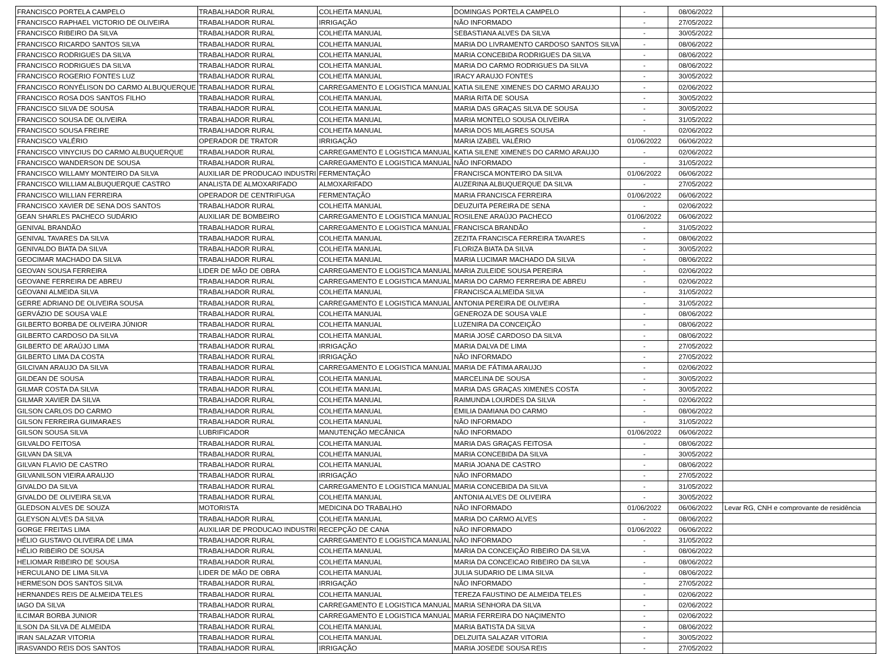| FRANCISCO PORTELA CAMPELO | TRABALHADOR RURAL | COLHEITA MANUAL | DOMINGAS PORTELA CAMPELO | - | 08/06/2022 | |
| FRANCISCO RAPHAEL VICTORIO DE OLIVEIRA | TRABALHADOR RURAL | IRRIGAÇÃO | NÃO INFORMADO | - | 27/05/2022 | |
| FRANCISCO RIBEIRO DA SILVA | TRABALHADOR RURAL | COLHEITA MANUAL | SEBASTIANA ALVES DA SILVA | - | 30/05/2022 | |
| FRANCISCO RICARDO SANTOS SILVA | TRABALHADOR RURAL | COLHEITA MANUAL | MARIA DO LIVRAMENTO CARDOSO SANTOS SILVA | - | 08/06/2022 | |
| FRANCISCO RODRIGUES DA SILVA | TRABALHADOR RURAL | COLHEITA MANUAL | MARIA CONCEBIDA RODRIGUES DA SILVA | - | 08/06/2022 | |
| FRANCISCO RODRIGUES DA SILVA | TRABALHADOR RURAL | COLHEITA MANUAL | MARIA DO CARMO RODRIGUES DA SILVA | - | 08/06/2022 | |
| FRANCISCO ROGERIO FONTES LUZ | TRABALHADOR RURAL | COLHEITA MANUAL | IRACY ARAUJO FONTES | - | 30/05/2022 | |
| FRANCISCO RONYÉLISON DO CARMO ALBUQUERQUE | TRABALHADOR RURAL | CARREGAMENTO E LOGISTICA MANUAL | KATIA SILENE XIMENES DO CARMO ARAUJO | - | 02/06/2022 | |
| FRANCISCO ROSA DOS SANTOS FILHO | TRABALHADOR RURAL | COLHEITA MANUAL | MARIA RITA DE SOUSA | - | 30/05/2022 | |
| FRANCISCO SILVA DE SOUSA | TRABALHADOR RURAL | COLHEITA MANUAL | MARIA DAS GRAÇAS SILVA DE SOUSA | - | 30/05/2022 | |
| FRANCISCO SOUSA DE OLIVEIRA | TRABALHADOR RURAL | COLHEITA MANUAL | MARIA MONTELO SOUSA OLIVEIRA | - | 31/05/2022 | |
| FRANCISCO SOUSA FREIRE | TRABALHADOR RURAL | COLHEITA MANUAL | MARIA DOS MILAGRES SOUSA | - | 02/06/2022 | |
| FRANCISCO VALÉRIO | OPERADOR DE TRATOR | IRRIGAÇÃO | MARIA IZABEL VALÉRIO | 01/06/2022 | 06/06/2022 | |
| FRANCISCO VINYCIUS DO CARMO ALBUQUERQUE | TRABALHADOR RURAL | CARREGAMENTO E LOGISTICA MANUAL | KATIA SILENE XIMENES DO CARMO ARAUJO | - | 02/06/2022 | |
| FRANCISCO WANDERSON DE SOUSA | TRABALHADOR RURAL | CARREGAMENTO E LOGISTICA MANUAL | NÃO INFORMADO | - | 31/05/2022 | |
| FRANCISCO WILLAMY MONTEIRO DA SILVA | AUXILIAR DE PRODUCAO INDUSTRI | FERMENTAÇÃO | FRANCISCA MONTEIRO DA SILVA | 01/06/2022 | 06/06/2022 | |
| FRANCISCO WILLIAM ALBUQUERQUE CASTRO | ANALISTA DE ALMOXARIFADO | ALMOXARIFADO | AUZERINA ALBUQUERQUE DA SILVA | - | 27/05/2022 | |
| FRANCISCO WILLIAN FERREIRA | OPERADOR DE CENTRIFUGA | FERMENTAÇÃO | MARIA FRANCISCA FERREIRA | 01/06/2022 | 06/06/2022 | |
| FRANCISCO XAVIER DE SENA DOS SANTOS | TRABALHADOR RURAL | COLHEITA MANUAL | DEUZUITA PEREIRA DE SENA | - | 02/06/2022 | |
| GEAN SHARLES PACHECO SUDÁRIO | AUXILIAR DE BOMBEIRO | CARREGAMENTO E LOGISTICA MANUAL | ROSILENE ARAÚJO PACHECO | 01/06/2022 | 06/06/2022 | |
| GENIVAL BRANDÃO | TRABALHADOR RURAL | CARREGAMENTO E LOGISTICA MANUAL | FRANCISCA BRANDÃO | - | 31/05/2022 | |
| GENIVAL TAVARES DA SILVA | TRABALHADOR RURAL | COLHEITA MANUAL | ZEZITA FRANCISCA FERREIRA TAVARES | - | 08/06/2022 | |
| GENIVALDO BIATA DA SILVA | TRABALHADOR RURAL | COLHEITA MANUAL | FLORIZA BIATA DA SILVA | - | 30/05/2022 | |
| GEOCIMAR MACHADO DA SILVA | TRABALHADOR RURAL | COLHEITA MANUAL | MARIA LUCIMAR MACHADO DA SILVA | - | 08/06/2022 | |
| GEOVAN SOUSA FERREIRA | LIDER DE MÃO DE OBRA | CARREGAMENTO E LOGISTICA MANUAL | MARIA ZULEIDE SOUSA PEREIRA | - | 02/06/2022 | |
| GEOVANE FERREIRA DE ABREU | TRABALHADOR RURAL | CARREGAMENTO E LOGISTICA MANUAL | MARIA DO CARMO FERREIRA DE ABREU | - | 02/06/2022 | |
| GEOVANI ALMEIDA SILVA | TRABALHADOR RURAL | COLHEITA MANUAL | FRANCISCA ALMEIDA SILVA | - | 31/05/2022 | |
| GERRE ADRIANO DE OLIVEIRA SOUSA | TRABALHADOR RURAL | CARREGAMENTO E LOGISTICA MANUAL | ANTONIA PEREIRA DE OLIVEIRA | - | 31/05/2022 | |
| GERVÁZIO DE SOUSA VALE | TRABALHADOR RURAL | COLHEITA MANUAL | GENEROZA DE SOUSA VALE | - | 08/06/2022 | |
| GILBERTO BORBA DE OLIVEIRA JÚNIOR | TRABALHADOR RURAL | COLHEITA MANUAL | LUZENIRA DA CONCEIÇÃO | - | 08/06/2022 | |
| GILBERTO CARDOSO DA SILVA | TRABALHADOR RURAL | COLHEITA MANUAL | MARIA JOSÉ CARDOSO DA SILVA | - | 08/06/2022 | |
| GILBERTO DE ARAÚJO LIMA | TRABALHADOR RURAL | IRRIGAÇÃO | MARIA DALVA DE LIMA | - | 27/05/2022 | |
| GILBERTO LIMA DA COSTA | TRABALHADOR RURAL | IRRIGAÇÃO | NÃO INFORMADO | - | 27/05/2022 | |
| GILCIVAN ARAUJO DA SILVA | TRABALHADOR RURAL | CARREGAMENTO E LOGISTICA MANUAL | MARIA DE FÁTIMA ARAUJO | - | 02/06/2022 | |
| GILDEAN DE SOUSA | TRABALHADOR RURAL | COLHEITA MANUAL | MARCELINA DE SOUSA | - | 30/05/2022 | |
| GILMAR COSTA DA SILVA | TRABALHADOR RURAL | COLHEITA MANUAL | MARIA DAS GRAÇAS XIMENES COSTA | - | 30/05/2022 | |
| GILMAR XAVIER DA SILVA | TRABALHADOR RURAL | COLHEITA MANUAL | RAIMUNDA LOURDES DA SILVA | - | 02/06/2022 | |
| GILSON CARLOS DO CARMO | TRABALHADOR RURAL | COLHEITA MANUAL | EMILIA DAMIANA DO CARMO | - | 08/06/2022 | |
| GILSON FERREIRA GUIMARAES | TRABALHADOR RURAL | COLHEITA MANUAL | NÃO INFORMADO | - | 31/05/2022 | |
| GILSON SOUSA SILVA | LUBRIFICADOR | MANUTENÇÃO MECÂNICA | NÃO INFORMADO | 01/06/2022 | 06/06/2022 | |
| GILVALDO FEITOSA | TRABALHADOR RURAL | COLHEITA MANUAL | MARIA DAS GRAÇAS FEITOSA | - | 08/06/2022 | |
| GILVAN DA SILVA | TRABALHADOR RURAL | COLHEITA MANUAL | MARIA CONCEBIDA DA SILVA | - | 30/05/2022 | |
| GILVAN FLAVIO DE CASTRO | TRABALHADOR RURAL | COLHEITA MANUAL | MARIA JOANA DE CASTRO | - | 08/06/2022 | |
| GILVANILSON VIEIRA ARAUJO | TRABALHADOR RURAL | IRRIGAÇÃO | NÃO INFORMADO | - | 27/05/2022 | |
| GIVALDO DA SILVA | TRABALHADOR RURAL | CARREGAMENTO E LOGISTICA MANUAL | MARIA CONCEBIDA DA SILVA | - | 31/05/2022 | |
| GIVALDO DE OLIVEIRA SILVA | TRABALHADOR RURAL | COLHEITA MANUAL | ANTONIA ALVES DE OLIVEIRA | - | 30/05/2022 | |
| GLEDSON ALVES DE SOUZA | MOTORISTA | MEDICINA DO TRABALHO | NÃO INFORMADO | 01/06/2022 | 06/06/2022 | Levar RG, CNH e comprovante de residência |
| GLEYSON ALVES DA SILVA | TRABALHADOR RURAL | COLHEITA MANUAL | MARIA DO CARMO ALVES | - | 08/06/2022 | |
| GORGE FREITAS LIMA | AUXILIAR DE PRODUCAO INDUSTRI | RECEPÇÃO DE CANA | NÃO INFORMADO | 01/06/2022 | 06/06/2022 | |
| HÉLIO GUSTAVO OLIVEIRA DE LIMA | TRABALHADOR RURAL | CARREGAMENTO E LOGISTICA MANUAL | NÃO INFORMADO | - | 31/05/2022 | |
| HÉLIO RIBEIRO DE SOUSA | TRABALHADOR RURAL | COLHEITA MANUAL | MARIA DA CONCEIÇÃO RIBEIRO DA SILVA | - | 08/06/2022 | |
| HELIOMAR RIBEIRO DE SOUSA | TRABALHADOR RURAL | COLHEITA MANUAL | MARIA DA CONCEICAO RIBEIRO DA SILVA | - | 08/06/2022 | |
| HERCULANO DE LIMA SILVA | LIDER DE MÃO DE OBRA | COLHEITA MANUAL | JULIA SUDARIO DE LIMA SILVA | - | 08/06/2022 | |
| HERMESON DOS SANTOS SILVA | TRABALHADOR RURAL | IRRIGAÇÃO | NÃO INFORMADO | - | 27/05/2022 | |
| HERNANDES REIS DE ALMEIDA TELES | TRABALHADOR RURAL | COLHEITA MANUAL | TEREZA FAUSTINO DE ALMEIDA TELES | - | 02/06/2022 | |
| IAGO DA SILVA | TRABALHADOR RURAL | CARREGAMENTO E LOGISTICA MANUAL | MARIA SENHORA DA SILVA | - | 02/06/2022 | |
| ILCIMAR BORBA JUNIOR | TRABALHADOR RURAL | CARREGAMENTO E LOGISTICA MANUAL | MARIA FERREIRA DO NAÇIMENTO | - | 02/06/2022 | |
| ILSON DA SILVA DE ALMEIDA | TRABALHADOR RURAL | COLHEITA MANUAL | MARIA BATISTA DA SILVA | - | 08/06/2022 | |
| IRAN SALAZAR VITORIA | TRABALHADOR RURAL | COLHEITA MANUAL | DELZUITA SALAZAR VITORIA | - | 30/05/2022 | |
| IRASVANDO REIS DOS SANTOS | TRABALHADOR RURAL | IRRIGAÇÃO | MARIA JOSEDE SOUSA REIS | - | 27/05/2022 | |